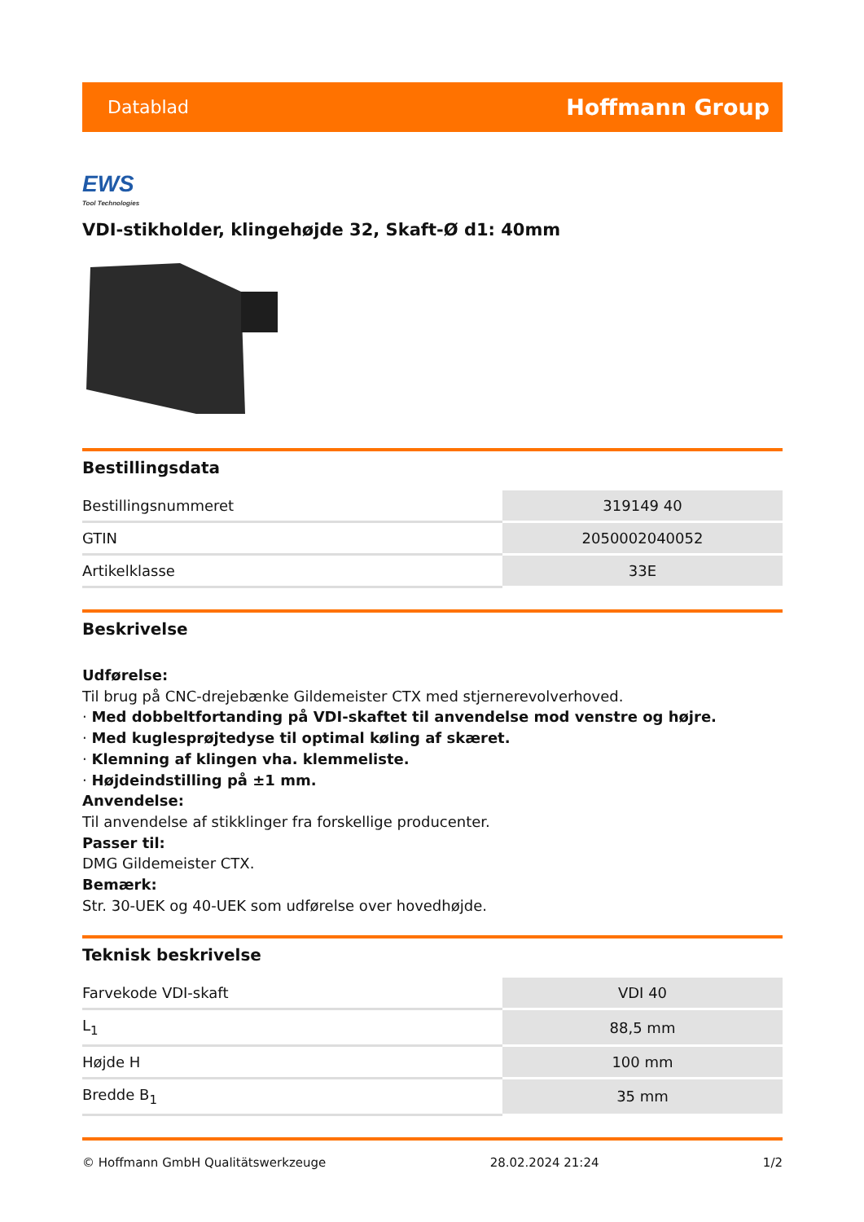Datablad Hoffmann Group
EWS
Tool Technologies
VDI-stikholder, klingehøjde 32, Skaft-Ø d1: 40mm
Bestillingsdata
| Bestillingsnummeret | 319149 40 |
| GTIN | 2050002040052 |
| Artikelklasse | 33E |
Beskrivelse
Udførelse:
Til brug på CNC-drejebænke Gildemeister CTX med stjernerevolverhoved.
· Med dobbeltfortanding på VDI-skaftet til anvendelse mod venstre og højre.
· Med kuglesprøjtedyse til optimal køling af skæret.
· Klemning af klingen vha. klemmeliste.
· Højdeindstilling på ±1 mm.
Anvendelse:
Til anvendelse af stikklinger fra forskellige producenter.
Passer til:
DMG Gildemeister CTX.
Bemærk:
Str. 30-UEK og 40-UEK som udførelse over hovedhøjde.
Teknisk beskrivelse
| Farvekode VDI-skaft | VDI 40 |
| L<sub>1</sub> | 88,5 mm |
| Højde H | 100 mm |
| Bredde B<sub>1</sub> | 35 mm |
© Hoffmann GmbH Qualitätswerkzeuge 28.02.2024 21:24 1/2